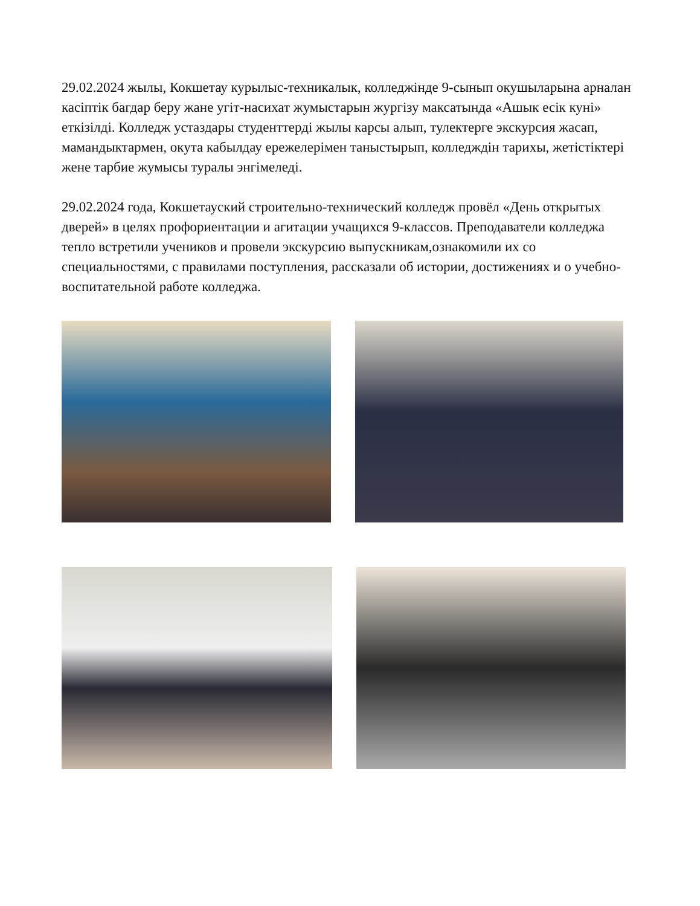29.02.2024 жылы, Кокшетау курылыс-техникалык, колледжінде 9-сынып окушыларына арналан касіптік багдар беру жане угіт-насихат жумыстарын жургізу максатында «Ашык есік куні» еткізілді. Колледж устаздары студенттерді жылы карсы алып, тулектерге экскурсия жасап, мамандыктармен, окута кабылдау ережелерімен таныстырып, колледждін тарихы, жетістіктері жене тарбие жумысы туралы энгімеледі.
29.02.2024 года, Кокшетауский строительно-технический колледж провёл «День открытых дверей» в целях профориентации и агитации учащихся 9-классов. Преподаватели колледжа тепло встретили учеников и провели экскурсию выпускникам,ознакомили их со специальностями, с правилами поступления, рассказали об истории, достижениях и о учебно-воспитательной работе колледжа.